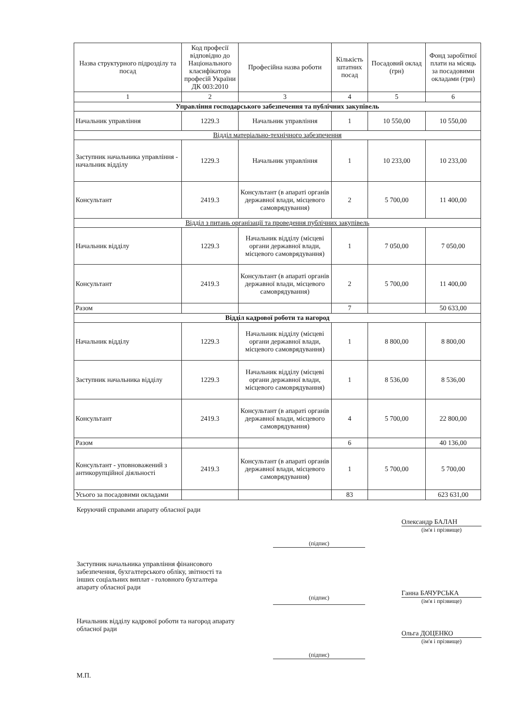| Назва структурного підрозділу та посад | Код професії відповідно до Національного класифікатора професій України ДК 003:2010 | Професійна назва роботи | Кількість штатних посад | Посадовий оклад (грн) | Фонд заробітної плати на місяць за посадовими окладами (грн) |
| --- | --- | --- | --- | --- | --- |
| 1 | 2 | 3 | 4 | 5 | 6 |
| Управління господарського забезпечення та публічних закупівель | | | | | |
| Начальник управління | 1229.3 | Начальник управління | 1 | 10 550,00 | 10 550,00 |
| Відділ матеріально-технічного забезпечення | | | | | |
| Заступник начальника управління - начальник відділу | 1229.3 | Начальник управління | 1 | 10 233,00 | 10 233,00 |
| Консультант | 2419.3 | Консультант (в апараті органів державної влади, місцевого самоврядування) | 2 | 5 700,00 | 11 400,00 |
| Відділ з питань організації та проведення публічних закупівель | | | | | |
| Начальник відділу | 1229.3 | Начальник відділу (місцеві органи державної влади, місцевого самоврядування) | 1 | 7 050,00 | 7 050,00 |
| Консультант | 2419.3 | Консультант (в апараті органів державної влади, місцевого самоврядування) | 2 | 5 700,00 | 11 400,00 |
| Разом | | | 7 | | 50 633,00 |
| Відділ кадрової роботи та нагород | | | | | |
| Начальник відділу | 1229.3 | Начальник відділу (місцеві органи державної влади, місцевого самоврядування) | 1 | 8 800,00 | 8 800,00 |
| Заступник начальника відділу | 1229.3 | Начальник відділу (місцеві органи державної влади, місцевого самоврядування) | 1 | 8 536,00 | 8 536,00 |
| Консультант | 2419.3 | Консультант (в апараті органів державної влади, місцевого самоврядування) | 4 | 5 700,00 | 22 800,00 |
| Разом | | | 6 | | 40 136,00 |
| Консультант - уповноважений з антикорупційної діяльності | 2419.3 | Консультант (в апараті органів державної влади, місцевого самоврядування) | 1 | 5 700,00 | 5 700,00 |
| Усього за посадовими окладами | | | 83 | | 623 631,00 |
Керуючий справами апарату обласної ради
(підпис)
Олександр БАЛАН
(ім'я і прізвище)
Заступник начальника управління фінансового забезпечення, бухгалтерського обліку, звітності та інших соціальних виплат - головного бухгалтера апарату обласної ради
(підпис)
Ганна БАЧУРСЬКА
(ім'я і прізвище)
Начальник відділу кадрової роботи та нагород апарату обласної ради
(підпис)
Ольга ДОЦЕНКО
(ім'я і прізвище)
М.П.